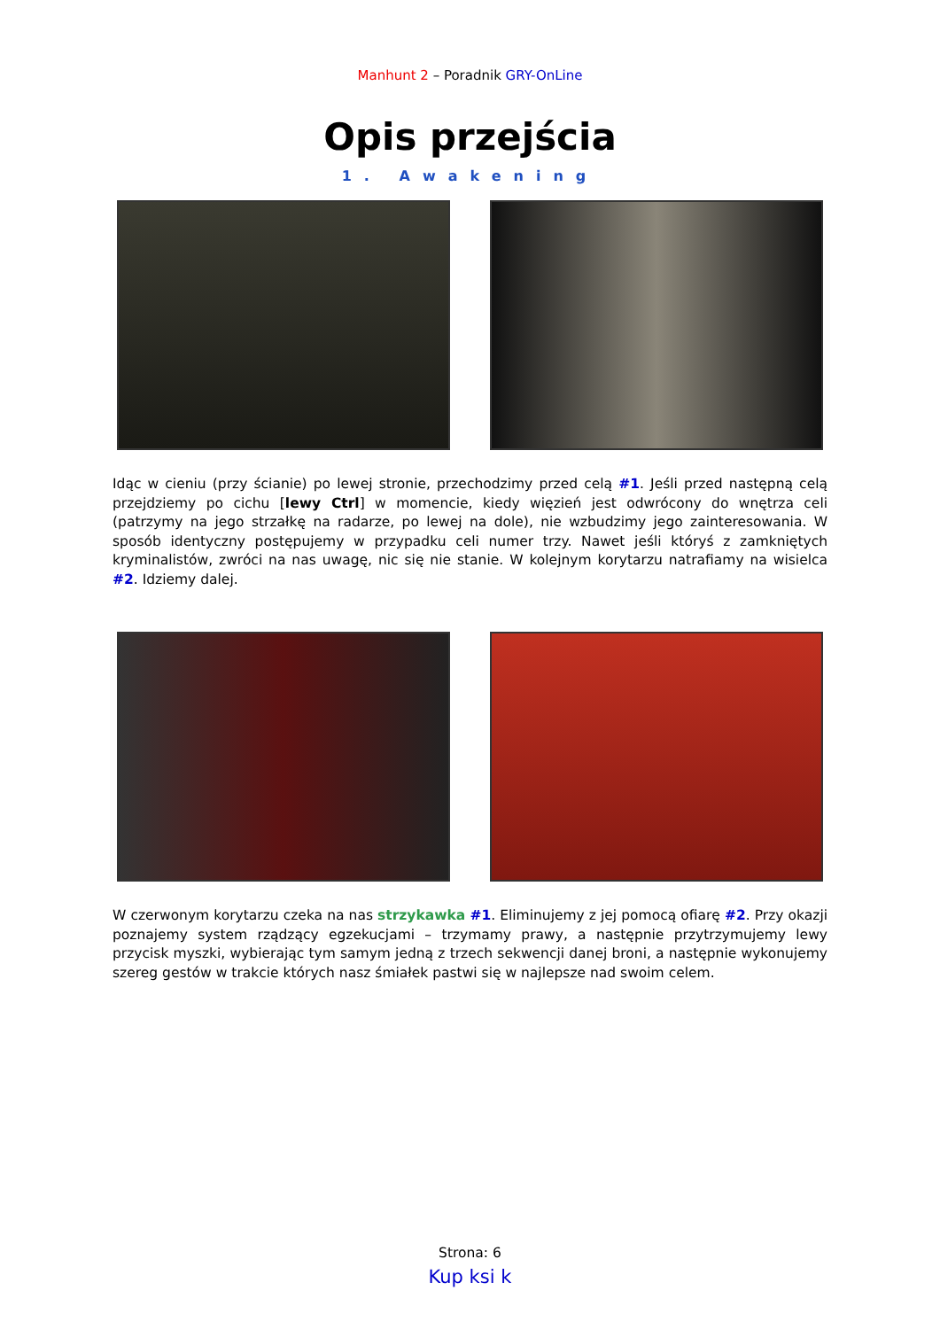Manhunt 2 – Poradnik GRY-OnLine
Opis przejścia
1. Awakening
Idąc w cieniu (przy ścianie) po lewej stronie, przechodzimy przed celą #1. Jeśli przed następną celą przejdziemy po cichu [lewy Ctrl] w momencie, kiedy więzień jest odwrócony do wnętrza celi (patrzymy na jego strzałkę na radarze, po lewej na dole), nie wzbudzimy jego zainteresowania. W sposób identyczny postępujemy w przypadku celi numer trzy. Nawet jeśli któryś z zamkniętych kryminalistów, zwróci na nas uwagę, nic się nie stanie. W kolejnym korytarzu natrafiamy na wisielca #2. Idziemy dalej.
W czerwonym korytarzu czeka na nas strzykawka #1. Eliminujemy z jej pomocą ofiarę #2. Przy okazji poznajemy system rządzący egzekucjami – trzymamy prawy, a następnie przytrzymujemy lewy przycisk myszki, wybierając tym samym jedną z trzech sekwencji danej broni, a następnie wykonujemy szereg gestów w trakcie których nasz śmiałek pastwi się w najlepsze nad swoim celem.
Strona: 6
Kup ksi k